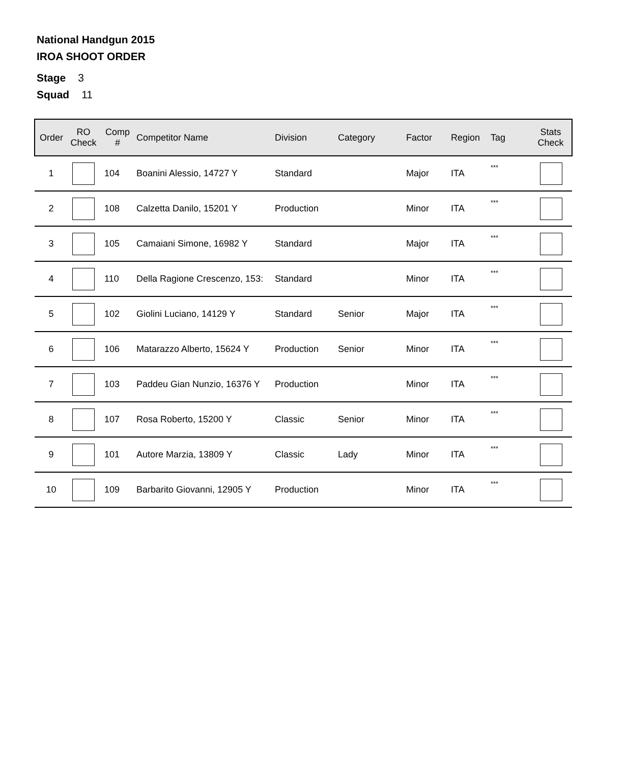National Handgun 2015
IROA SHOOT ORDER
Stage 3
Squad 11
| Order | RO Check | Comp # | Competitor Name | Division | Category | Factor | Region | Tag | Stats Check |
| --- | --- | --- | --- | --- | --- | --- | --- | --- | --- |
| 1 | | 104 | Boanini Alessio, 14727 Y | Standard | | Major | ITA | *** | |
| 2 | | 108 | Calzetta Danilo, 15201 Y | Production | | Minor | ITA | *** | |
| 3 | | 105 | Camaiani Simone, 16982 Y | Standard | | Major | ITA | *** | |
| 4 | | 110 | Della Ragione Crescenzo, 153: | Standard | | Minor | ITA | *** | |
| 5 | | 102 | Giolini Luciano, 14129 Y | Standard | Senior | Major | ITA | *** | |
| 6 | | 106 | Matarazzo Alberto, 15624 Y | Production | Senior | Minor | ITA | *** | |
| 7 | | 103 | Paddeu Gian Nunzio, 16376 Y | Production | | Minor | ITA | *** | |
| 8 | | 107 | Rosa Roberto, 15200 Y | Classic | Senior | Minor | ITA | *** | |
| 9 | | 101 | Autore Marzia, 13809 Y | Classic | Lady | Minor | ITA | *** | |
| 10 | | 109 | Barbarito Giovanni, 12905 Y | Production | | Minor | ITA | *** | |